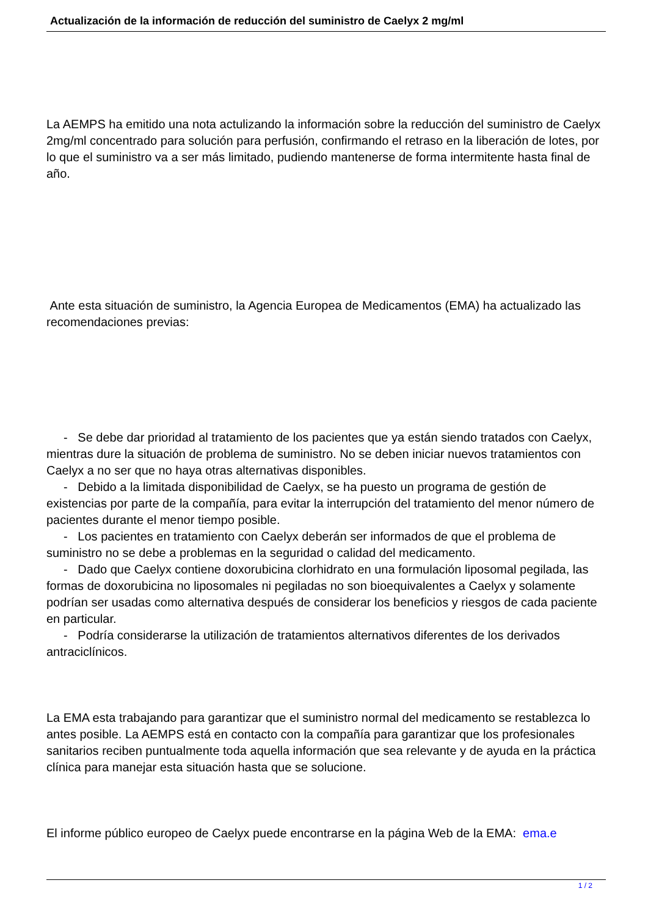Actualización de la información de reducción del suministro de Caelyx 2 mg/ml
La AEMPS ha emitido una nota actulizando la información sobre la reducción del suministro de Caelyx 2mg/ml concentrado para solución para perfusión, confirmando el retraso en la liberación de lotes, por lo que el suministro va a ser más limitado, pudiendo mantenerse de forma intermitente hasta final de año.
Ante esta situación de suministro, la Agencia Europea de Medicamentos (EMA) ha actualizado las recomendaciones previas:
- Se debe dar prioridad al tratamiento de los pacientes que ya están siendo tratados con Caelyx, mientras dure la situación de problema de suministro. No se deben iniciar nuevos tratamientos con Caelyx a no ser que no haya otras alternativas disponibles.
- Debido a la limitada disponibilidad de Caelyx, se ha puesto un programa de gestión de existencias por parte de la compañía, para evitar la interrupción del tratamiento del menor número de pacientes durante el menor tiempo posible.
- Los pacientes en tratamiento con Caelyx deberán ser informados de que el problema de suministro no se debe a problemas en la seguridad o calidad del medicamento.
- Dado que Caelyx contiene doxorubicina clorhidrato en una formulación liposomal pegilada, las formas de doxorubicina no liposomales ni pegiladas no son bioequivalentes a Caelyx y solamente podrían ser usadas como alternativa después de considerar los beneficios y riesgos de cada paciente en particular.
- Podría considerarse la utilización de tratamientos alternativos diferentes de los derivados antraciclínicos.
La EMA esta trabajando para garantizar que el suministro normal del medicamento se restablezca lo antes posible. La AEMPS está en contacto con la compañía para garantizar que los profesionales sanitarios reciben puntualmente toda aquella información que sea relevante y de ayuda en la práctica clínica para manejar esta situación hasta que se solucione.
El informe público europeo de Caelyx puede encontrarse en la página Web de la EMA: ema.e
1 / 2